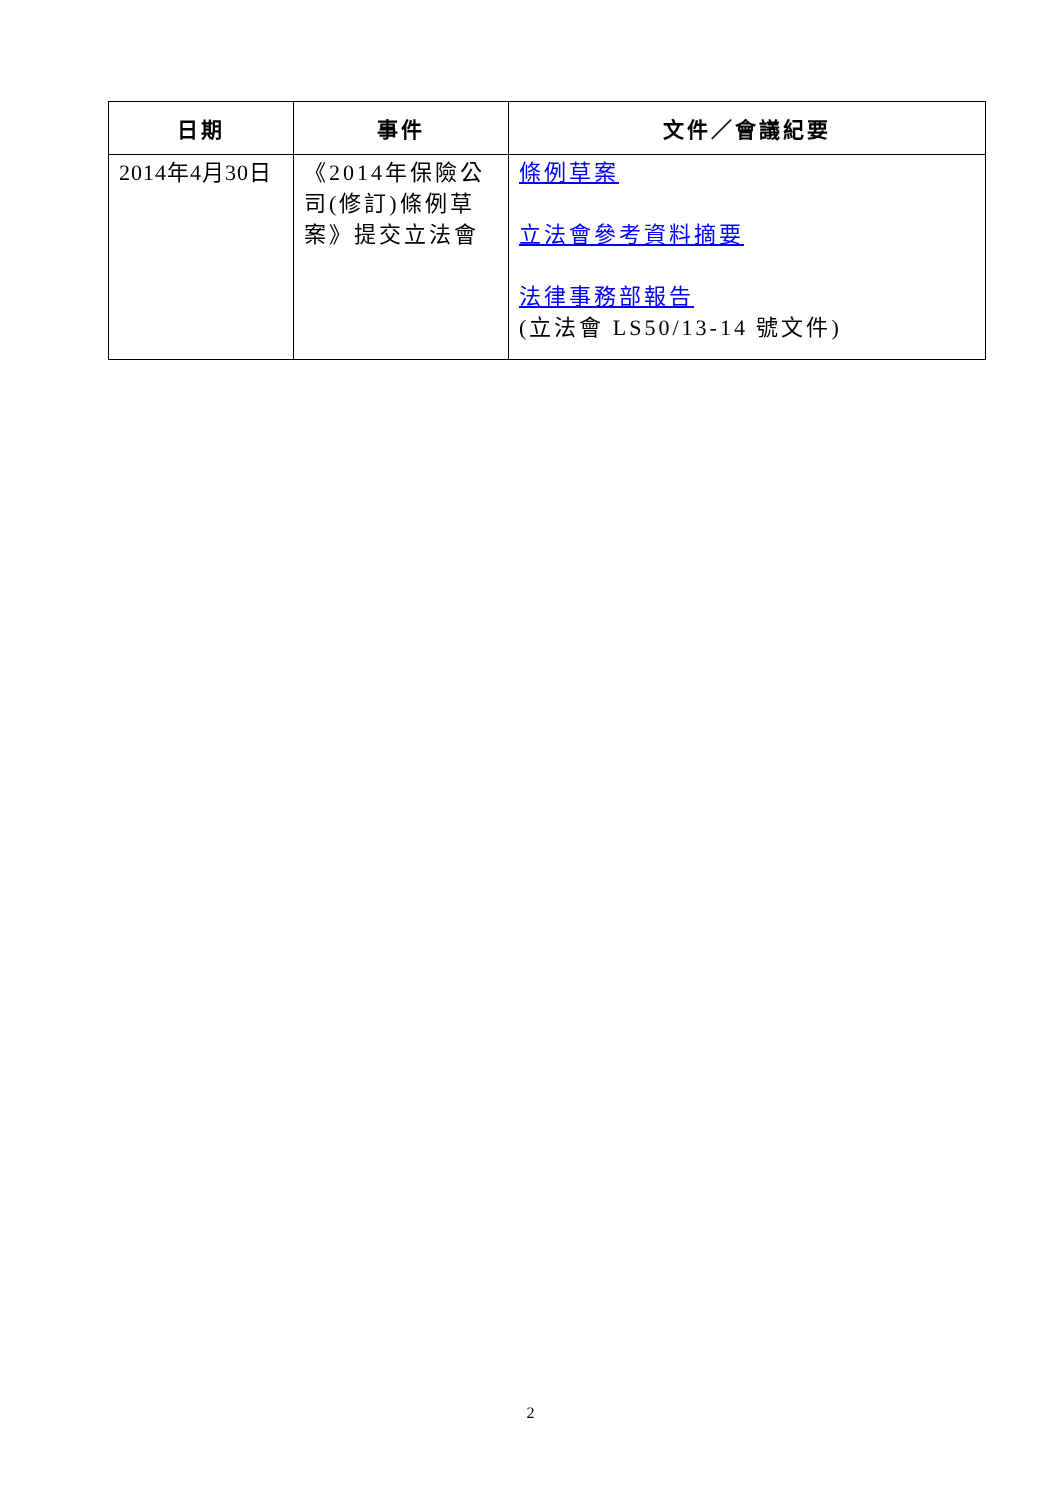| 日期 | 事件 | 文件／會議紀要 |
| --- | --- | --- |
| 2014年4月30日 | 《2014年保險公司(修訂)條例草案》提交立法會 | 條例草案 立法會參考資料摘要 法律事務部報告 (立法會 LS50/13-14 號文件) |
2